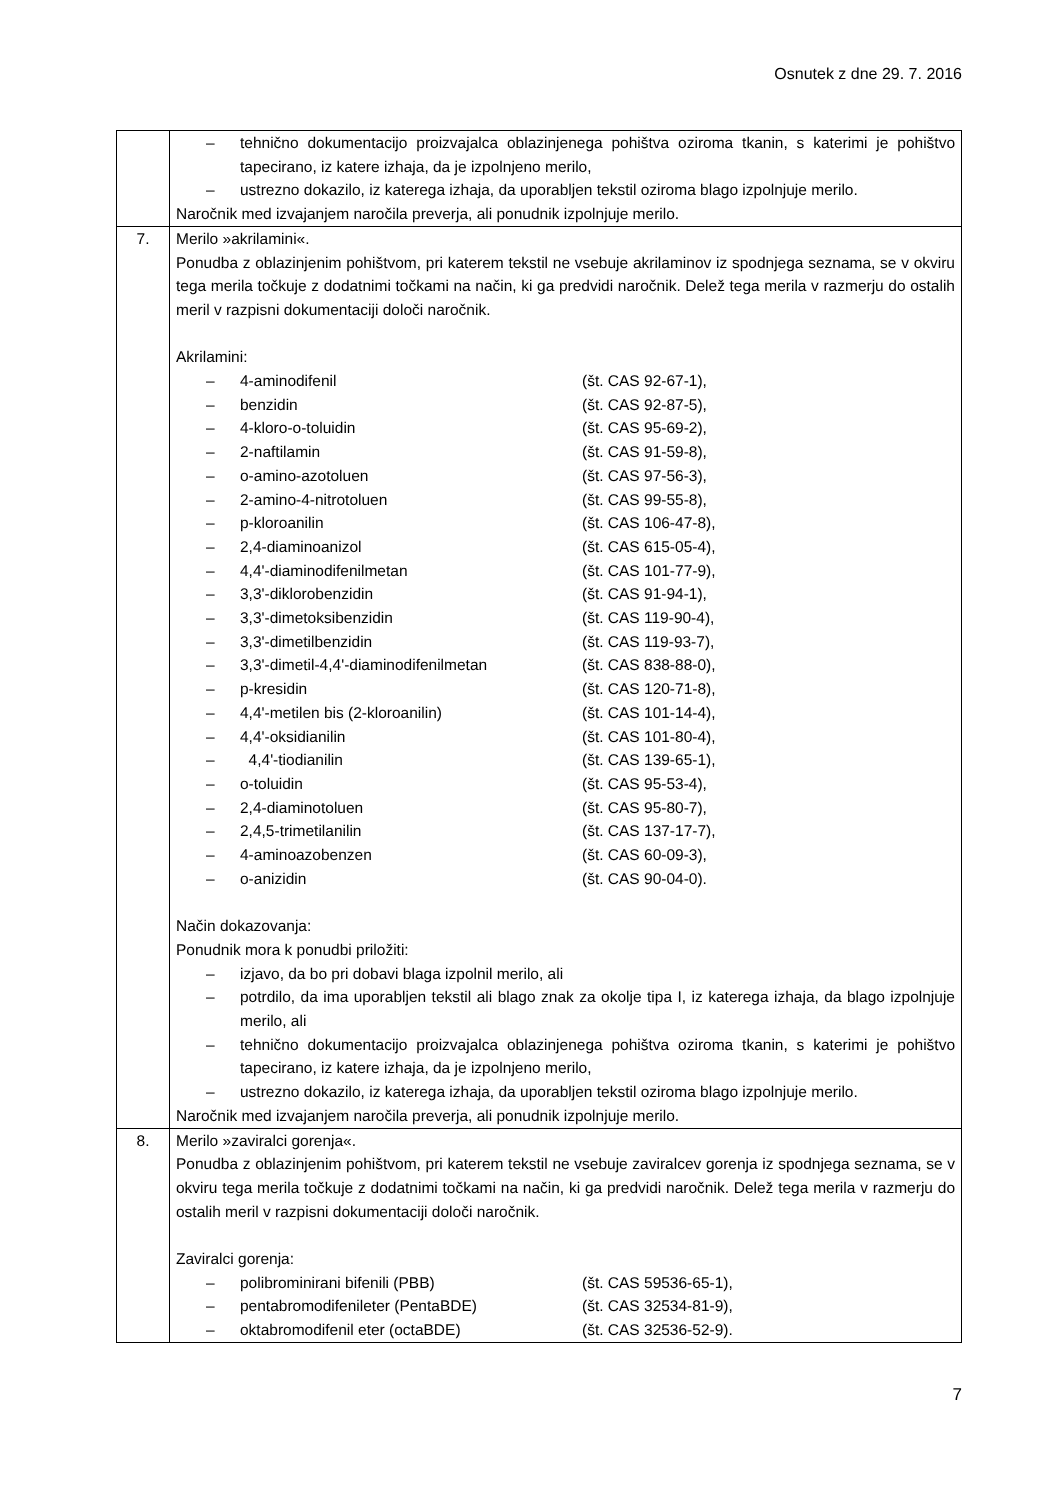Osnutek z dne 29. 7. 2016
| | – tehnično dokumentacijo proizvajalca oblazinjenega pohištva oziroma tkanin, s katerimi je pohištvo tapecirano, iz katere izhaja, da je izpolnjeno merilo, – ustrezno dokazilo, iz katerega izhaja, da uporabljen tekstil oziroma blago izpolnjuje merilo. Naročnik med izvajanjem naročila preverja, ali ponudnik izpolnjuje merilo. |
| 7. | Merilo »akrilamini«. Ponudba z oblazinjenim pohištvom, pri katerem tekstil ne vsebuje akrilaminov iz spodnjega seznama, se v okviru tega merila točkuje z dodatnimi točkami na način, ki ga predvidi naročnik. Delež tega merila v razmerju do ostalih meril v razpisni dokumentaciji določi naročnik. Akrilamini: – 4-aminodifenil (št. CAS 92-67-1), – benzidin (št. CAS 92-87-5), – 4-kloro-o-toluidin (št. CAS 95-69-2), – 2-naftilamin (št. CAS 91-59-8), – o-amino-azotoluen (št. CAS 97-56-3), – 2-amino-4-nitrotoluen (št. CAS 99-55-8), – p-kloroanilin (št. CAS 106-47-8), – 2,4-diaminoanizol (št. CAS 615-05-4), – 4,4'-diaminodifenilmetan (št. CAS 101-77-9), – 3,3'-diklorobenzidin (št. CAS 91-94-1), – 3,3'-dimetoksibenzidin (št. CAS 119-90-4), – 3,3'-dimetilbenzidin (št. CAS 119-93-7), – 3,3'-dimetil-4,4'-diaminodifenilmetan (št. CAS 838-88-0), – p-kresidin (št. CAS 120-71-8), – 4,4'-metilen bis (2-kloroanilin) (št. CAS 101-14-4), – 4,4'-oksidianilin (št. CAS 101-80-4), – 4,4'-tiodianilin (št. CAS 139-65-1), – o-toluidin (št. CAS 95-53-4), – 2,4-diaminotoluen (št. CAS 95-80-7), – 2,4,5-trimetilanilin (št. CAS 137-17-7), – 4-aminoazobenzen (št. CAS 60-09-3), – o-anizidin (št. CAS 90-04-0). Način dokazovanja: Ponudnik mora k ponudbi priložiti: – izjavo, da bo pri dobavi blaga izpolnil merilo, ali – potrdilo, da ima uporabljen tekstil ali blago znak za okolje tipa I, iz katerega izhaja, da blago izpolnjuje merilo, ali – tehnično dokumentacijo proizvajalca oblazinjenega pohištva oziroma tkanin, s katerimi je pohištvo tapecirano, iz katere izhaja, da je izpolnjeno merilo, – ustrezno dokazilo, iz katerega izhaja, da uporabljen tekstil oziroma blago izpolnjuje merilo. Naročnik med izvajanjem naročila preverja, ali ponudnik izpolnjuje merilo. |
| 8. | Merilo »zaviralci gorenja«. Ponudba z oblazinjenim pohištvom, pri katerem tekstil ne vsebuje zaviralcev gorenja iz spodnjega seznama, se v okviru tega merila točkuje z dodatnimi točkami na način, ki ga predvidi naročnik. Delež tega merila v razmerju do ostalih meril v razpisni dokumentaciji določi naročnik. Zaviralci gorenja: – polibrominirani bifenili (PBB) (št. CAS 59536-65-1), – pentabromodifenileter (PentaBDE) (št. CAS 32534-81-9), – oktabromodifenil eter (octaBDE) (št. CAS 32536-52-9). |
7